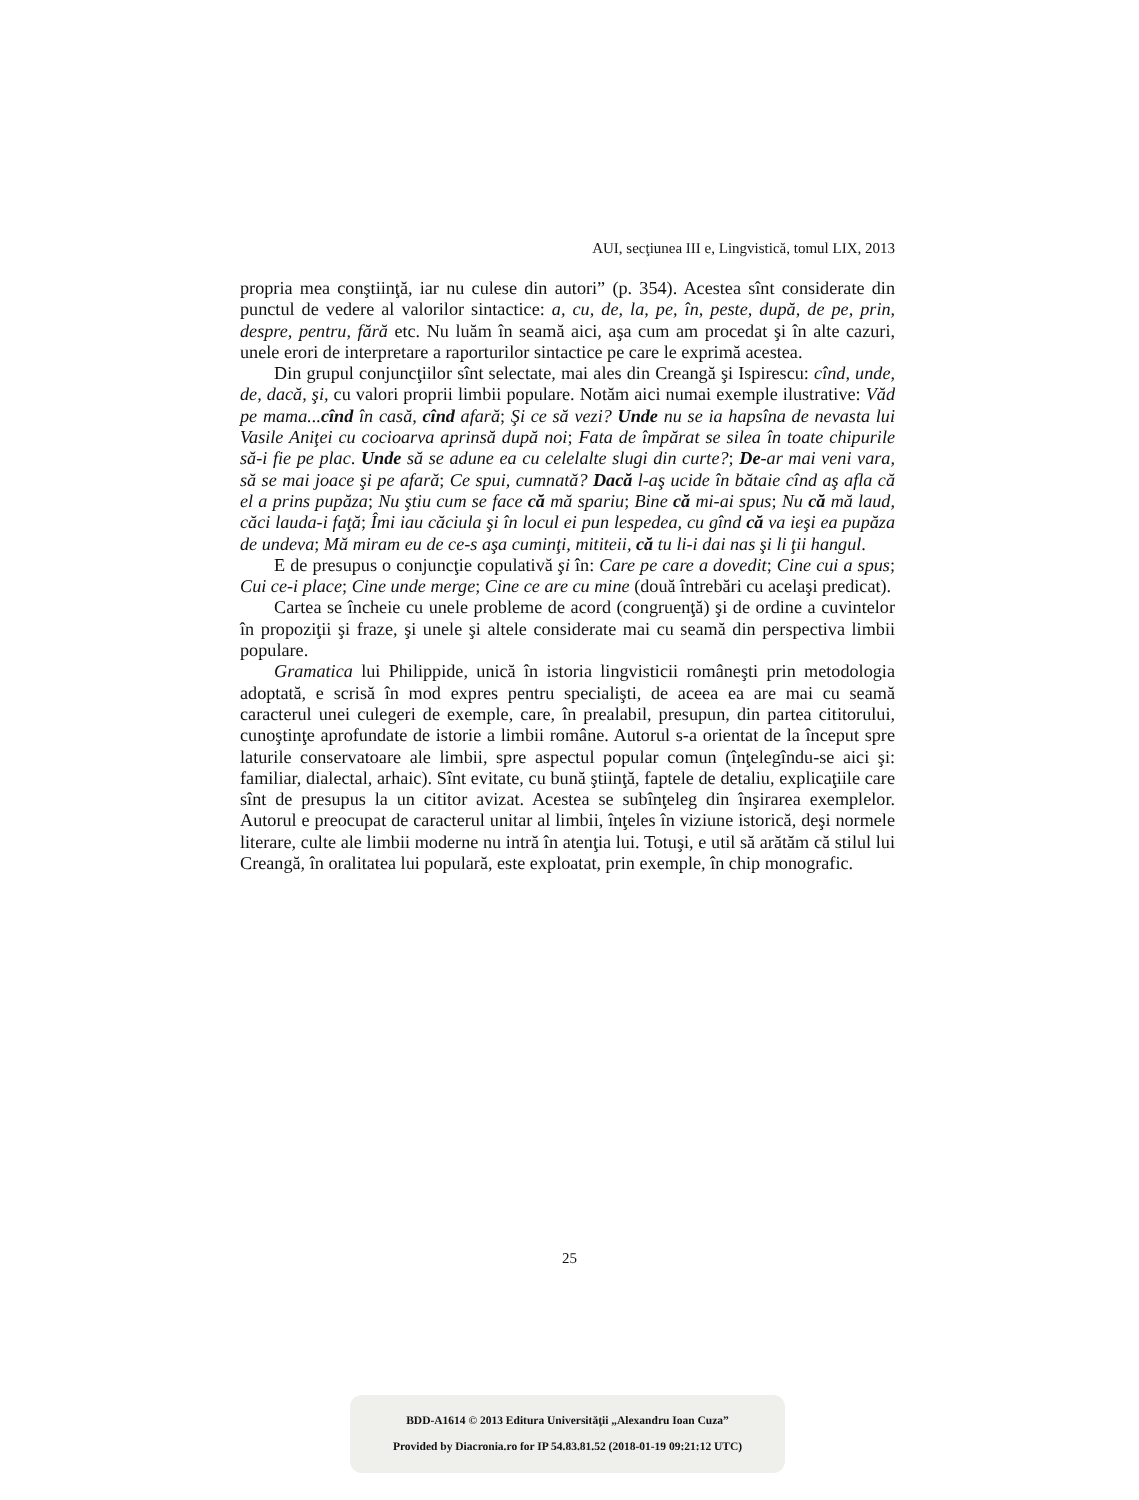AUI, secţiunea III e, Lingvistică, tomul LIX, 2013
propria mea conştiinţă, iar nu culese din autori” (p. 354). Acestea sînt considerate din punctul de vedere al valorilor sintactice: a, cu, de, la, pe, în, peste, după, de pe, prin, despre, pentru, fără etc. Nu luăm în seamă aici, aşa cum am procedat şi în alte cazuri, unele erori de interpretare a raporturilor sintactice pe care le exprimă acestea.
Din grupul conjuncţiilor sînt selectate, mai ales din Creangă şi Ispirescu: cînd, unde, de, dacă, şi, cu valori proprii limbii populare. Notăm aici numai exemple ilustrative: Văd pe mama...cînd în casă, cînd afară; Şi ce să vezi? Unde nu se ia hapsîna de nevasta lui Vasile Aniţei cu cocioarva aprinsă după noi; Fata de împărat se silea în toate chipurile să-i fie pe plac. Unde să se adune ea cu celelalte slugi din curte?; De-ar mai veni vara, să se mai joace şi pe afară; Ce spui, cumnată? Dacă l-aş ucide în bătaie cînd aş afla că el a prins pupăza; Nu ştiu cum se face că mă spariu; Bine că mi-ai spus; Nu că mă laud, căci lauda-i faţă; Îmi iau căciula şi în locul ei pun lespedea, cu gînd că va ieşi ea pupăza de undeva; Mă miram eu de ce-s aşa cuminţi, mititeii, că tu li-i dai nas şi li ţii hangul.
E de presupus o conjuncţie copulativă şi în: Care pe care a dovedit; Cine cui a spus; Cui ce-i place; Cine unde merge; Cine ce are cu mine (două întrebări cu acelaşi predicat).
Cartea se încheie cu unele probleme de acord (congruenţă) şi de ordine a cuvintelor în propoziţii şi fraze, şi unele şi altele considerate mai cu seamă din perspectiva limbii populare.
Gramatica lui Philippide, unică în istoria lingvisticii româneşti prin metodologia adoptată, e scrisă în mod expres pentru specialişti, de aceea ea are mai cu seamă caracterul unei culegeri de exemple, care, în prealabil, presupun, din partea cititorului, cunoştinţe aprofundate de istorie a limbii române. Autorul s-a orientat de la început spre laturile conservatoare ale limbii, spre aspectul popular comun (înţelegîndu-se aici şi: familiar, dialectal, arhaic). Sînt evitate, cu bună ştiinţă, faptele de detaliu, explicaţiile care sînt de presupus la un cititor avizat. Acestea se subînţeleg din înşirarea exemplelor. Autorul e preocupat de caracterul unitar al limbii, înţeles în viziune istorică, deşi normele literare, culte ale limbii moderne nu intră în atenţia lui. Totuşi, e util să arătăm că stilul lui Creangă, în oralitatea lui populară, este exploatat, prin exemple, în chip monografic.
25
BDD-A1614 © 2013 Editura Universităţii „Alexandru Ioan Cuza”
Provided by Diacronia.ro for IP 54.83.81.52 (2018-01-19 09:21:12 UTC)